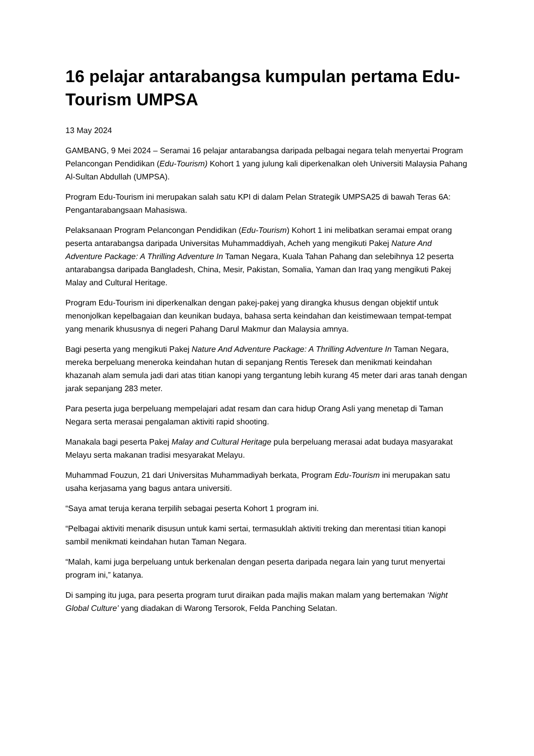16 pelajar antarabangsa kumpulan pertama Edu-Tourism UMPSA
13 May 2024
GAMBANG, 9 Mei 2024 – Seramai 16 pelajar antarabangsa daripada pelbagai negara telah menyertai Program Pelancongan Pendidikan (Edu-Tourism) Kohort 1 yang julung kali diperkenalkan oleh Universiti Malaysia Pahang Al-Sultan Abdullah (UMPSA).
Program Edu-Tourism ini merupakan salah satu KPI di dalam Pelan Strategik UMPSA25 di bawah Teras 6A: Pengantarabangsaan Mahasiswa.
Pelaksanaan Program Pelancongan Pendidikan (Edu-Tourism) Kohort 1 ini melibatkan seramai empat orang peserta antarabangsa daripada Universitas Muhammaddiyah, Acheh yang mengikuti Pakej Nature And Adventure Package: A Thrilling Adventure In Taman Negara, Kuala Tahan Pahang dan selebihnya 12 peserta antarabangsa daripada Bangladesh, China, Mesir, Pakistan, Somalia, Yaman dan Iraq yang mengikuti Pakej Malay and Cultural Heritage.
Program Edu-Tourism ini diperkenalkan dengan pakej-pakej yang dirangka khusus dengan objektif untuk menonjolkan kepelbagaian dan keunikan budaya, bahasa serta keindahan dan keistimewaan tempat-tempat yang menarik khususnya di negeri Pahang Darul Makmur dan Malaysia amnya.
Bagi peserta yang mengikuti Pakej Nature And Adventure Package: A Thrilling Adventure In Taman Negara, mereka berpeluang meneroka keindahan hutan di sepanjang Rentis Teresek dan menikmati keindahan khazanah alam semula jadi dari atas titian kanopi yang tergantung lebih kurang 45 meter dari aras tanah dengan jarak sepanjang 283 meter.
Para peserta juga berpeluang mempelajari adat resam dan cara hidup Orang Asli yang menetap di Taman Negara serta merasai pengalaman aktiviti rapid shooting.
Manakala bagi peserta Pakej Malay and Cultural Heritage pula berpeluang merasai adat budaya masyarakat Melayu serta makanan tradisi mesyarakat Melayu.
Muhammad Fouzun, 21 dari Universitas Muhammadiyah berkata, Program Edu-Tourism ini merupakan satu usaha kerjasama yang bagus antara universiti.
“Saya amat teruja kerana terpilih sebagai peserta Kohort 1 program ini.
“Pelbagai aktiviti menarik disusun untuk kami sertai, termasuklah aktiviti treking dan merentasi titian kanopi sambil menikmati keindahan hutan Taman Negara.
“Malah, kami juga berpeluang untuk berkenalan dengan peserta daripada negara lain yang turut menyertai program ini,” katanya.
Di samping itu juga, para peserta program turut diraikan pada majlis makan malam yang bertemakan ‘Night Global Culture’ yang diadakan di Warong Tersorok, Felda Panching Selatan.